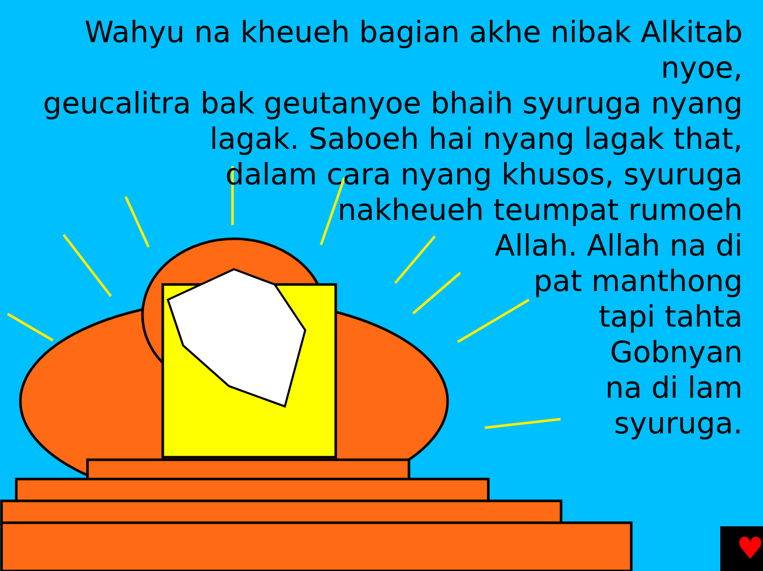♥
Wahyu na kheueh bagian akhe nibak Alkitab nyoe,
geucalitra bak geutanyoe bhaih syuruga nyang
lagak. Saboeh hai nyang lagak that,
dalam cara nyang khusos, syuruga
nakheueh teumpat rumoeh
Allah. Allah na di
pat manthong
tapi tahta
Gobnyan
na di lam
syuruga.